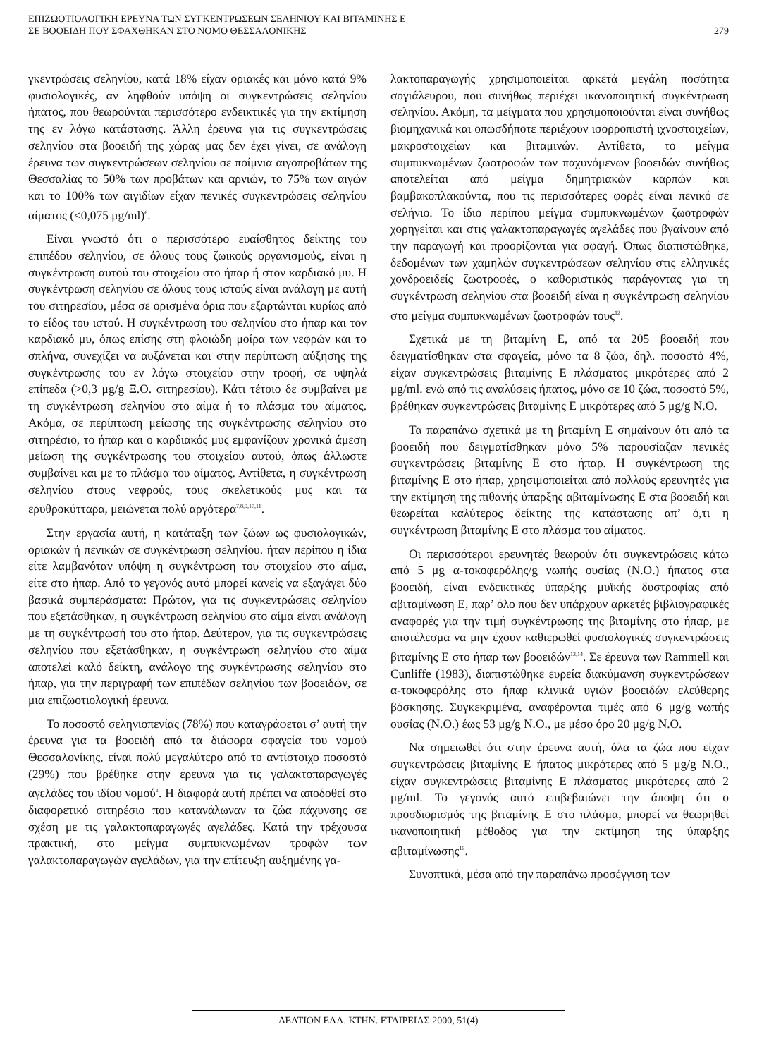ΕΠΙΖΩΟΤΙΟΛΟΓΙΚΗ ΕΡΕΥΝΑ ΤΩΝ ΣΥΓΚΕΝΤΡΩΣΕΩΝ ΣΕΛΗΝΙΟΥ ΚΑΙ ΒΙΤΑΜΙΝΗΣ Ε
ΣΕ ΒΟΟΕΙΔΗ ΠΟΥ ΣΦΑΧΘΗΚΑΝ ΣΤΟ ΝΟΜΟ ΘΕΣΣΑΛΟΝΙΚΗΣ
279
γκεντρώσεις σεληνίου, κατά 18% είχαν οριακές και μόνο κατά 9% φυσιολογικές, αν ληφθούν υπόψη οι συγκεντρώσεις σεληνίου ήπατος, που θεωρούνται περισσότερο ενδεικτικές για την εκτίμηση της εν λόγω κατάστασης. Άλλη έρευνα για τις συγκεντρώσεις σεληνίου στα βοοειδή της χώρας μας δεν έχει γίνει, σε ανάλογη έρευνα των συγκεντρώσεων σεληνίου σε ποίμνια αιγοπροβάτων της Θεσσαλίας το 50% των προβάτων και αρνιών, το 75% των αιγών και το 100% των αιγιδίων είχαν πενικές συγκεντρώσεις σεληνίου αίματος (<0,075 μg/ml)<sup>6</sup>.
Είναι γνωστό ότι ο περισσότερο ευαίσθητος δείκτης του επιπέδου σεληνίου, σε όλους τους ζωικούς οργανισμούς, είναι η συγκέντρωση αυτού του στοιχείου στο ήπαρ ή στον καρδιακό μυ. Η συγκέντρωση σεληνίου σε όλους τους ιστούς είναι ανάλογη με αυτή του σιτηρεσίου, μέσα σε ορισμένα όρια που εξαρτώνται κυρίως από το είδος του ιστού. Η συγκέντρωση του σεληνίου στο ήπαρ και τον καρδιακό μυ, όπως επίσης στη φλοιώδη μοίρα των νεφρών και το σπλήνα, συνεχίζει να αυξάνεται και στην περίπτωση αύξησης της συγκέντρωσης του εν λόγω στοιχείου στην τροφή, σε υψηλά επίπεδα (>0,3 μg/g Ξ.Ο. σιτηρεσίου). Κάτι τέτοιο δε συμβαίνει με τη συγκέντρωση σεληνίου στο αίμα ή το πλάσμα του αίματος. Ακόμα, σε περίπτωση μείωσης της συγκέντρωσης σεληνίου στο σιτηρέσιο, το ήπαρ και ο καρδιακός μυς εμφανίζουν χρονικά άμεση μείωση της συγκέντρωσης του στοιχείου αυτού, όπως άλλωστε συμβαίνει και με το πλάσμα του αίματος. Αντίθετα, η συγκέντρωση σεληνίου στους νεφρούς, τους σκελετικούς μυς και τα ερυθροκύτταρα, μειώνεται πολύ αργότερα<sup>7,8,9,10,11</sup>.
Στην εργασία αυτή, η κατάταξη των ζώων ως φυσιολογικών, οριακών ή πενικών σε συγκέντρωση σεληνίου. ήταν περίπου η ίδια είτε λαμβανόταν υπόψη η συγκέντρωση του στοιχείου στο αίμα, είτε στο ήπαρ. Από το γεγονός αυτό μπορεί κανείς να εξαγάγει δύο βασικά συμπεράσματα: Πρώτον, για τις συγκεντρώσεις σεληνίου που εξετάσθηκαν, η συγκέντρωση σεληνίου στο αίμα είναι ανάλογη με τη συγκέντρωσή του στο ήπαρ. Δεύτερον, για τις συγκεντρώσεις σεληνίου που εξετάσθηκαν, η συγκέντρωση σεληνίου στο αίμα αποτελεί καλό δείκτη, ανάλογο της συγκέντρωσης σεληνίου στο ήπαρ, για την περιγραφή των επιπέδων σεληνίου των βοοειδών, σε μια επιζωοτιολογική έρευνα.
Το ποσοστό σεληνιοπενίας (78%) που καταγράφεται σ’ αυτή την έρευνα για τα βοοειδή από τα διάφορα σφαγεία του νομού Θεσσαλονίκης, είναι πολύ μεγαλύτερο από το αντίστοιχο ποσοστό (29%) που βρέθηκε στην έρευνα για τις γαλακτοπαραγωγές αγελάδες του ιδίου νομού<sup>1</sup>. Η διαφορά αυτή πρέπει να αποδοθεί στο διαφορετικό σιτηρέσιο που κατανάλωναν τα ζώα πάχυνσης σε σχέση με τις γαλακτοπαραγωγές αγελάδες. Κατά την τρέχουσα πρακτική, στο μείγμα συμπυκνωμένων τροφών των γαλακτοπαραγωγών αγελάδων, για την επίτευξη αυξημένης γα-
λακτοπαραγωγής χρησιμοποιείται αρκετά μεγάλη ποσότητα σογιάλευρου, που συνήθως περιέχει ικανοποιητική συγκέντρωση σεληνίου. Ακόμη, τα μείγματα που χρησιμοποιούνται είναι συνήθως βιομηχανικά και οπωσδήποτε περιέχουν ισορροπιστή ιχνοστοιχείων, μακροστοιχείων και βιταμινών. Αντίθετα, το μείγμα συμπυκνωμένων ζωοτροφών των παχυνόμενων βοοειδών συνήθως αποτελείται από μείγμα δημητριακών καρπών και βαμβακοπλακούντα, που τις περισσότερες φορές είναι πενικό σε σελήνιο. Το ίδιο περίπου μείγμα συμπυκνωμένων ζωοτροφών χορηγείται και στις γαλακτοπαραγωγές αγελάδες που βγαίνουν από την παραγωγή και προορίζονται για σφαγή. Όπως διαπιστώθηκε, δεδομένων των χαμηλών συγκεντρώσεων σεληνίου στις ελληνικές χονδροειδείς ζωοτροφές, ο καθοριστικός παράγοντας για τη συγκέντρωση σεληνίου στα βοοειδή είναι η συγκέντρωση σεληνίου στο μείγμα συμπυκνωμένων ζωοτροφών τους<sup>12</sup>.
Σχετικά με τη βιταμίνη Ε, από τα 205 βοοειδή που δειγματίσθηκαν στα σφαγεία, μόνο τα 8 ζώα, δηλ. ποσοστό 4%, είχαν συγκεντρώσεις βιταμίνης Ε πλάσματος μικρότερες από 2 μg/ml. ενώ από τις αναλύσεις ήπατος, μόνο σε 10 ζώα, ποσοστό 5%, βρέθηκαν συγκεντρώσεις βιταμίνης Ε μικρότερες από 5 μg/g Ν.Ο.
Τα παραπάνω σχετικά με τη βιταμίνη Ε σημαίνουν ότι από τα βοοειδή που δειγματίσθηκαν μόνο 5% παρουσίαζαν πενικές συγκεντρώσεις βιταμίνης Ε στο ήπαρ. Η συγκέντρωση της βιταμίνης Ε στο ήπαρ, χρησιμοποιείται από πολλούς ερευνητές για την εκτίμηση της πιθανής ύπαρξης αβιταμίνωσης Ε στα βοοειδή και θεωρείται καλύτερος δείκτης της κατάστασης απ’ ό,τι η συγκέντρωση βιταμίνης Ε στο πλάσμα του αίματος.
Οι περισσότεροι ερευνητές θεωρούν ότι συγκεντρώσεις κάτω από 5 μg α-τοκοφερόλης/g νωπής ουσίας (Ν.Ο.) ήπατος στα βοοειδή, είναι ενδεικτικές ύπαρξης μυϊκής δυστροφίας από αβιταμίνωση Ε, παρ’ όλο που δεν υπάρχουν αρκετές βιβλιογραφικές αναφορές για την τιμή συγκέντρωσης της βιταμίνης στο ήπαρ, με αποτέλεσμα να μην έχουν καθιερωθεί φυσιολογικές συγκεντρώσεις βιταμίνης Ε στο ήπαρ των βοοειδών<sup>13,14</sup>. Σε έρευνα των Rammell και Cunliffe (1983), διαπιστώθηκε ευρεία διακύμανση συγκεντρώσεων α-τοκοφερόλης στο ήπαρ κλινικά υγιών βοοειδών ελεύθερης βόσκησης. Συγκεκριμένα, αναφέρονται τιμές από 6 μg/g νωπής ουσίας (Ν.Ο.) έως 53 μg/g Ν.Ο., με μέσο όρο 20 μg/g Ν.Ο.
Να σημειωθεί ότι στην έρευνα αυτή, όλα τα ζώα που είχαν συγκεντρώσεις βιταμίνης Ε ήπατος μικρότερες από 5 μg/g Ν.Ο., είχαν συγκεντρώσεις βιταμίνης Ε πλάσματος μικρότερες από 2 μg/ml. Το γεγονός αυτό επιβεβαιώνει την άποψη ότι ο προσδιορισμός της βιταμίνης Ε στο πλάσμα, μπορεί να θεωρηθεί ικανοποιητική μέθοδος για την εκτίμηση της ύπαρξης αβιταμίνωσης<sup>15</sup>.
Συνοπτικά, μέσα από την παραπάνω προσέγγιση των
ΔΕΛΤΙΟΝ ΕΛΛ. ΚΤΗΝ. ΕΤΑΙΡΕΙΑΣ 2000, 51(4)